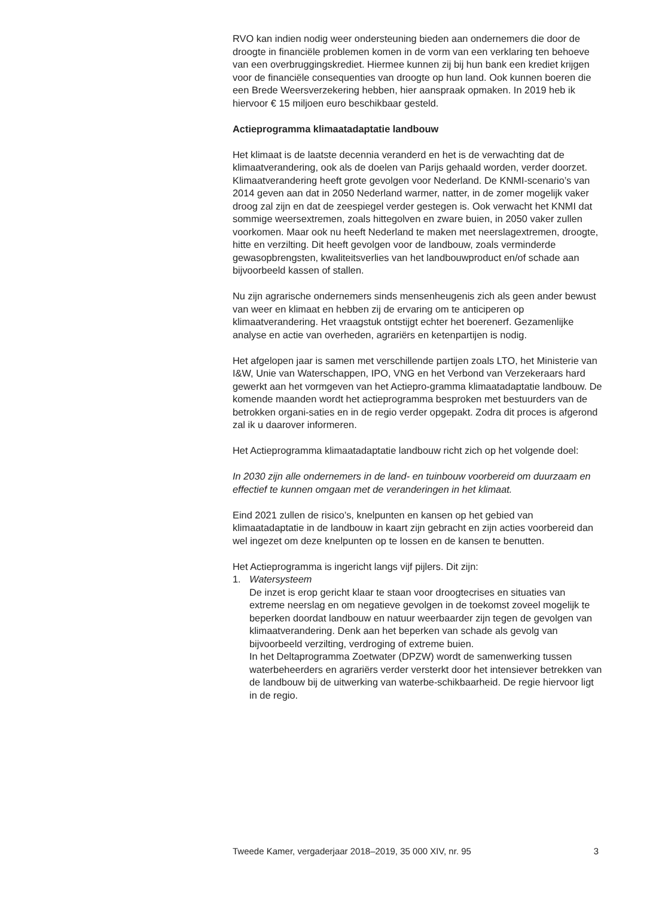RVO kan indien nodig weer ondersteuning bieden aan ondernemers die door de droogte in financiële problemen komen in de vorm van een verklaring ten behoeve van een overbruggingskrediet. Hiermee kunnen zij bij hun bank een krediet krijgen voor de financiële consequenties van droogte op hun land. Ook kunnen boeren die een Brede Weersverzekering hebben, hier aanspraak opmaken. In 2019 heb ik hiervoor € 15 miljoen euro beschikbaar gesteld.
Actieprogramma klimaatadaptatie landbouw
Het klimaat is de laatste decennia veranderd en het is de verwachting dat de klimaatverandering, ook als de doelen van Parijs gehaald worden, verder doorzet. Klimaatverandering heeft grote gevolgen voor Nederland. De KNMI-scenario’s van 2014 geven aan dat in 2050 Nederland warmer, natter, in de zomer mogelijk vaker droog zal zijn en dat de zeespiegel verder gestegen is. Ook verwacht het KNMI dat sommige weersextremen, zoals hittegolven en zware buien, in 2050 vaker zullen voorkomen. Maar ook nu heeft Nederland te maken met neerslagextremen, droogte, hitte en verzilting. Dit heeft gevolgen voor de landbouw, zoals verminderde gewasopbrengsten, kwaliteitsverlies van het landbouwproduct en/of schade aan bijvoorbeeld kassen of stallen.
Nu zijn agrarische ondernemers sinds mensenheugenis zich als geen ander bewust van weer en klimaat en hebben zij de ervaring om te anticiperen op klimaatverandering. Het vraagstuk ontstijgt echter het boerenerf. Gezamenlijke analyse en actie van overheden, agrariërs en ketenpartijen is nodig.
Het afgelopen jaar is samen met verschillende partijen zoals LTO, het Ministerie van I&W, Unie van Waterschappen, IPO, VNG en het Verbond van Verzekeraars hard gewerkt aan het vormgeven van het Actiepro-gramma klimaatadaptatie landbouw. De komende maanden wordt het actieprogramma besproken met bestuurders van de betrokken organi-saties en in de regio verder opgepakt. Zodra dit proces is afgerond zal ik u daarover informeren.
Het Actieprogramma klimaatadaptatie landbouw richt zich op het volgende doel:
In 2030 zijn alle ondernemers in de land- en tuinbouw voorbereid om duurzaam en effectief te kunnen omgaan met de veranderingen in het klimaat.
Eind 2021 zullen de risico’s, knelpunten en kansen op het gebied van klimaatadaptatie in de landbouw in kaart zijn gebracht en zijn acties voorbereid dan wel ingezet om deze knelpunten op te lossen en de kansen te benutten.
Het Actieprogramma is ingericht langs vijf pijlers. Dit zijn:
1. Watersysteem
De inzet is erop gericht klaar te staan voor droogtecrises en situaties van extreme neerslag en om negatieve gevolgen in de toekomst zoveel mogelijk te beperken doordat landbouw en natuur weerbaarder zijn tegen de gevolgen van klimaatverandering. Denk aan het beperken van schade als gevolg van bijvoorbeeld verzilting, verdroging of extreme buien.
In het Deltaprogramma Zoetwater (DPZW) wordt de samenwerking tussen waterbeheerders en agrariërs verder versterkt door het intensiever betrekken van de landbouw bij de uitwerking van waterbe-schikbaarheid. De regie hiervoor ligt in de regio.
Tweede Kamer, vergaderjaar 2018–2019, 35 000 XIV, nr. 95 3